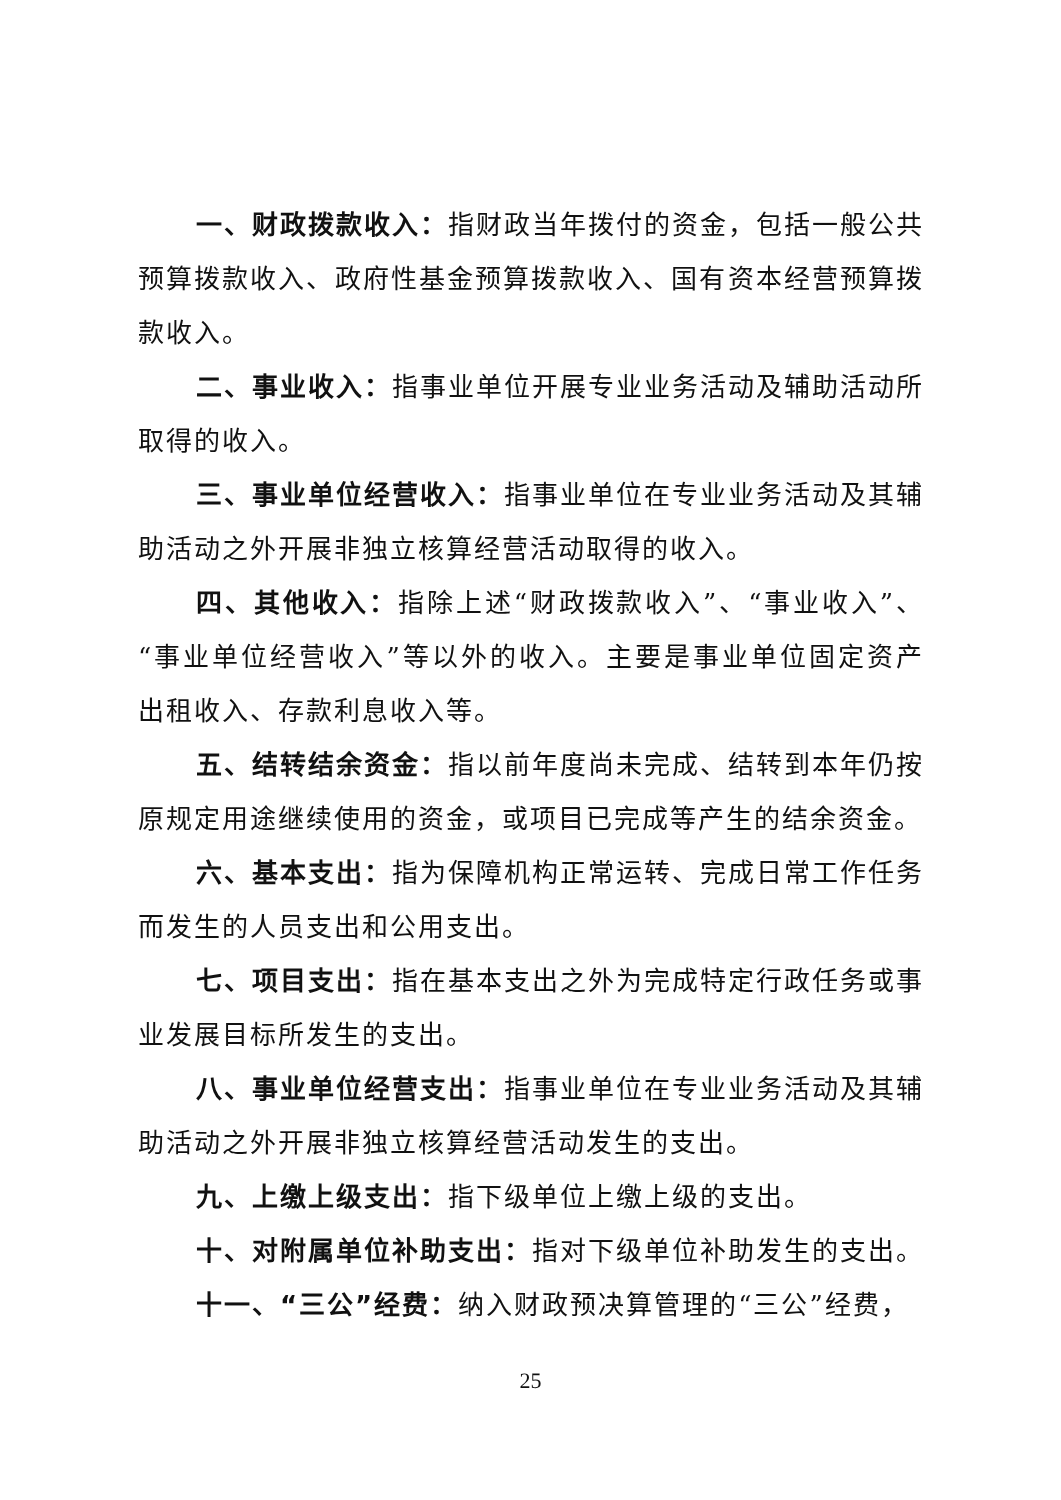一、财政拨款收入：指财政当年拨付的资金，包括一般公共预算拨款收入、政府性基金预算拨款收入、国有资本经营预算拨款收入。
二、事业收入：指事业单位开展专业业务活动及辅助活动所取得的收入。
三、事业单位经营收入：指事业单位在专业业务活动及其辅助活动之外开展非独立核算经营活动取得的收入。
四、其他收入：指除上述“财政拨款收入”、“事业收入”、“事业单位经营收入”等以外的收入。主要是事业单位固定资产出租收入、存款利息收入等。
五、结转结余资金：指以前年度尚未完成、结转到本年仍按原规定用途继续使用的资金，或项目已完成等产生的结余资金。
六、基本支出：指为保障机构正常运转、完成日常工作任务而发生的人员支出和公用支出。
七、项目支出：指在基本支出之外为完成特定行政任务或事业发展目标所发生的支出。
八、事业单位经营支出：指事业单位在专业业务活动及其辅助活动之外开展非独立核算经营活动发生的支出。
九、上缴上级支出：指下级单位上缴上级的支出。
十、对附属单位补助支出：指对下级单位补助发生的支出。
十一、“三公”经费：纳入财政预决算管理的“三公”经费，
25